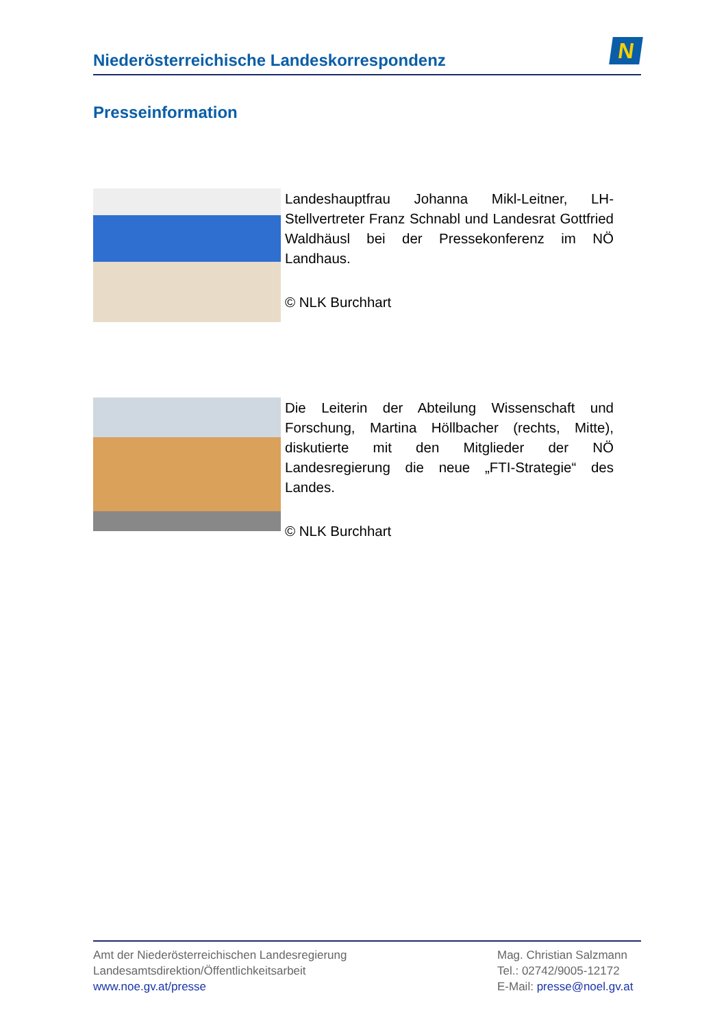Niederösterreichische Landeskorrespondenz
N
Presseinformation
Landeshauptfrau Johanna Mikl-Leitner, LH-Stellvertreter Franz Schnabl und Landesrat Gottfried Waldhäusl bei der Pressekonferenz im NÖ Landhaus.
© NLK Burchhart
Die Leiterin der Abteilung Wissenschaft und Forschung, Martina Höllbacher (rechts, Mitte), diskutierte mit den Mitglieder der NÖ Landesregierung die neue „FTI-Strategie“ des Landes.
© NLK Burchhart
Amt der Niederösterreichischen Landesregierung
Landesamtsdirektion/Öffentlichkeitsarbeit
www.noe.gv.at/presse
Mag. Christian Salzmann
Tel.: 02742/9005-12172
E-Mail: presse@noel.gv.at